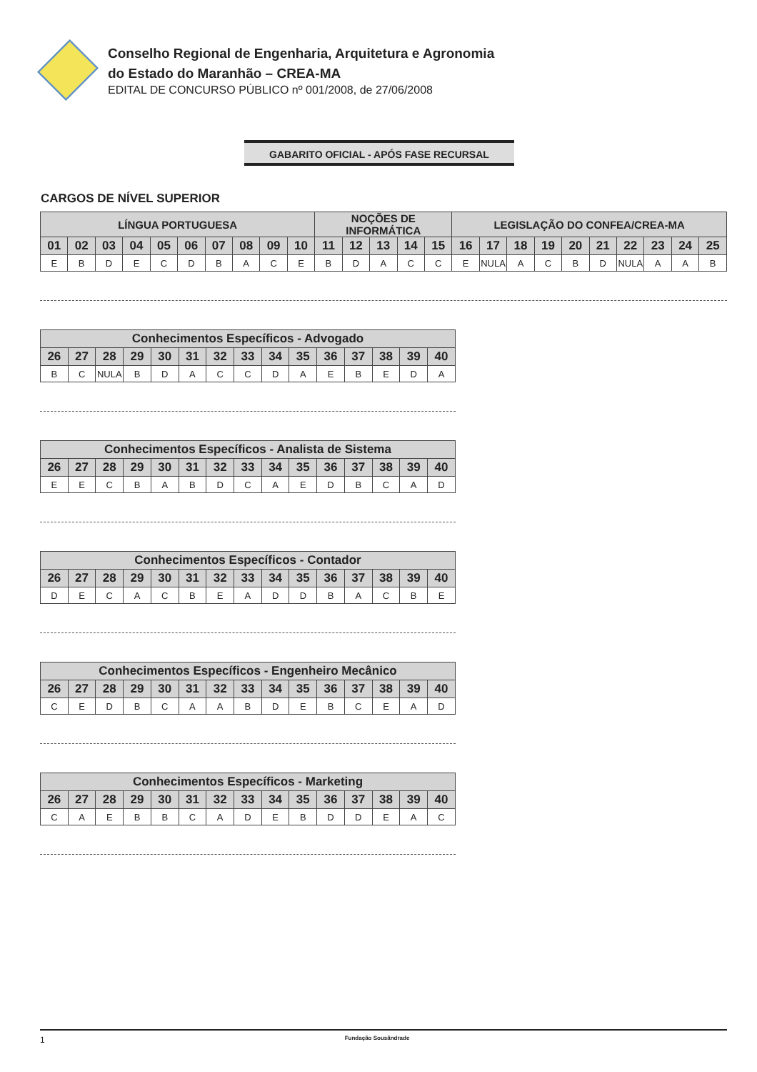Conselho Regional de Engenharia, Arquitetura e Agronomia
do Estado do Maranhão – CREA-MA
EDITAL DE CONCURSO PÚBLICO nº 001/2008, de 27/06/2008
GABARITO OFICIAL - APÓS FASE RECURSAL
CARGOS DE NÍVEL SUPERIOR
| LÍNGUA PORTUGUESA | | | | | | | | | | NOÇÕES DE INFORMÁTICA | | | | | LEGISLAÇÃO DO CONFEA/CREA-MA | | | | | | | | | |
| --- | --- | --- | --- | --- | --- | --- | --- | --- | --- | --- | --- | --- | --- | --- | --- | --- | --- | --- | --- | --- | --- | --- | --- | --- |
| 01 | 02 | 03 | 04 | 05 | 06 | 07 | 08 | 09 | 10 | 11 | 12 | 13 | 14 | 15 | 16 | 17 | 18 | 19 | 20 | 21 | 22 | 23 | 24 | 25 |
| E | B | D | E | C | D | B | A | C | E | B | D | A | C | C | E | NULA | A | C | B | D | NULA | A | A | B |
| Conhecimentos Específicos - Advogado | | | | | | | | | | | | | | |
| --- | --- | --- | --- | --- | --- | --- | --- | --- | --- | --- | --- | --- | --- | --- |
| 26 | 27 | 28 | 29 | 30 | 31 | 32 | 33 | 34 | 35 | 36 | 37 | 38 | 39 | 40 |
| B | C | NULA | B | D | A | C | C | D | A | E | B | E | D | A |
| Conhecimentos Específicos - Analista de Sistema | | | | | | | | | | | | | | |
| --- | --- | --- | --- | --- | --- | --- | --- | --- | --- | --- | --- | --- | --- | --- |
| 26 | 27 | 28 | 29 | 30 | 31 | 32 | 33 | 34 | 35 | 36 | 37 | 38 | 39 | 40 |
| E | E | C | B | A | B | D | C | A | E | D | B | C | A | D |
| Conhecimentos Específicos - Contador | | | | | | | | | | | | | | |
| --- | --- | --- | --- | --- | --- | --- | --- | --- | --- | --- | --- | --- | --- | --- |
| 26 | 27 | 28 | 29 | 30 | 31 | 32 | 33 | 34 | 35 | 36 | 37 | 38 | 39 | 40 |
| D | E | C | A | C | B | E | A | D | D | B | A | C | B | E |
| Conhecimentos Específicos - Engenheiro Mecânico | | | | | | | | | | | | | | |
| --- | --- | --- | --- | --- | --- | --- | --- | --- | --- | --- | --- | --- | --- | --- |
| 26 | 27 | 28 | 29 | 30 | 31 | 32 | 33 | 34 | 35 | 36 | 37 | 38 | 39 | 40 |
| C | E | D | B | C | A | A | B | D | E | B | C | E | A | D |
| Conhecimentos Específicos - Marketing | | | | | | | | | | | | | | |
| --- | --- | --- | --- | --- | --- | --- | --- | --- | --- | --- | --- | --- | --- | --- |
| 26 | 27 | 28 | 29 | 30 | 31 | 32 | 33 | 34 | 35 | 36 | 37 | 38 | 39 | 40 |
| C | A | E | B | B | C | A | D | E | B | D | D | E | A | C |
1 Fundação Sousândrade